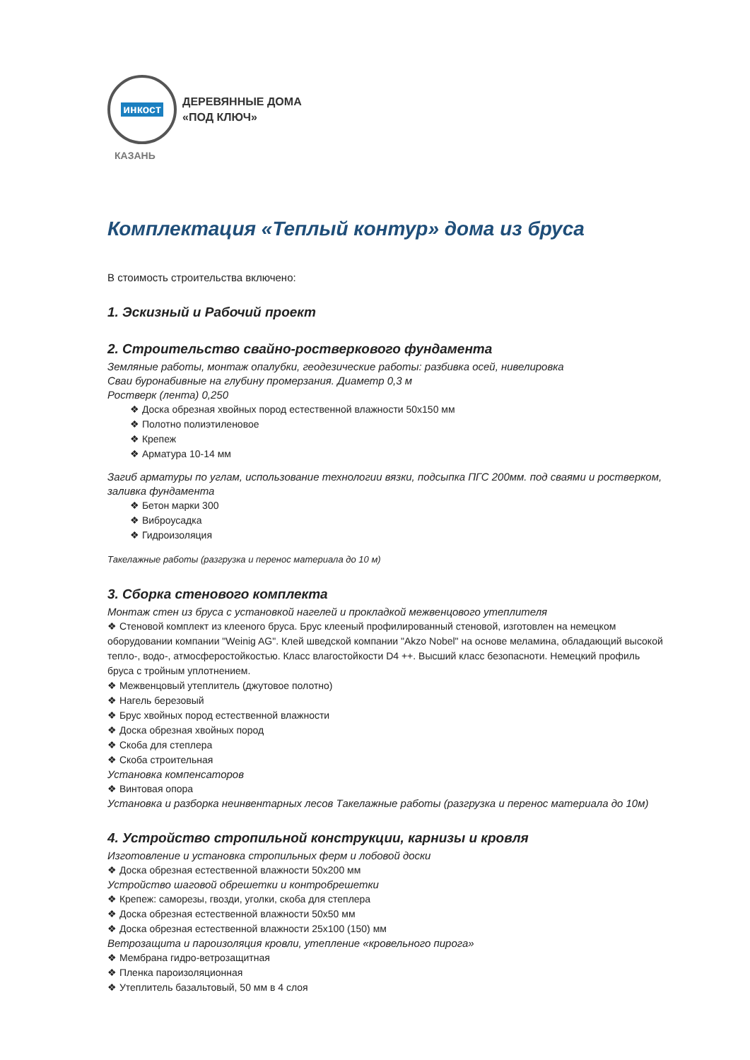инкост
ДЕРЕВЯННЫЕ ДОМА
«ПОД КЛЮЧ»
КАЗАНЬ
Комплектация «Теплый контур» дома из бруса
В стоимость строительства включено:
1. Эскизный и Рабочий проект
2. Строительство свайно-ростверкового фундамента
Земляные работы, монтаж опалубки, геодезические работы: разбивка осей, нивелировка
Сваи буронабивные на глубину промерзания. Диаметр 0,3 м
Ростверк (лента) 0,250
❖ Доска обрезная хвойных пород естественной влажности 50х150 мм
❖ Полотно полиэтиленовое
❖ Крепеж
❖ Арматура 10-14 мм
Загиб арматуры по углам, использование технологии вязки, подсыпка ПГС 200мм. под сваями и ростверком, заливка фундамента
❖ Бетон марки 300
❖ Виброусадка
❖ Гидроизоляция
Такелажные работы (разгрузка и перенос материала до 10 м)
3. Сборка стенового комплекта
Монтаж стен из бруса с установкой нагелей и прокладкой межвенцового утеплителя
❖ Стеновой комплект из клееного бруса. Брус клееный профилированный стеновой, изготовлен на немецком оборудовании компании "Weinig AG". Клей шведской компании "Akzo Nobel" на основе меламина, обладающий высокой тепло-, водо-, атмосферостойкостью. Класс влагостойкости D4 ++. Высший класс безопасноти. Немецкий профиль бруса с тройным уплотнением.
❖ Межвенцовый утеплитель (джутовое полотно)
❖ Нагель березовый
❖ Брус хвойных пород естественной влажности
❖ Доска обрезная хвойных пород
❖ Скоба для степлера
❖ Скоба строительная
Установка компенсаторов
❖ Винтовая опора
Установка и разборка неинвентарных лесов Такелажные работы (разгрузка и перенос материала до 10м)
4. Устройство стропильной конструкции, карнизы и кровля
Изготовление и установка стропильных ферм и лобовой доски
❖ Доска обрезная естественной влажности 50х200 мм
Устройство шаговой обрешетки и контробрешетки
❖ Крепеж: саморезы, гвозди, уголки, скоба для степлера
❖ Доска обрезная естественной влажности 50х50 мм
❖ Доска обрезная естественной влажности 25х100 (150) мм
Ветрозащита и пароизоляция кровли, утепление «кровельного пирога»
❖ Мембрана гидро-ветрозащитная
❖ Пленка пароизоляционная
❖ Утеплитель базальтовый, 50 мм в 4 слоя